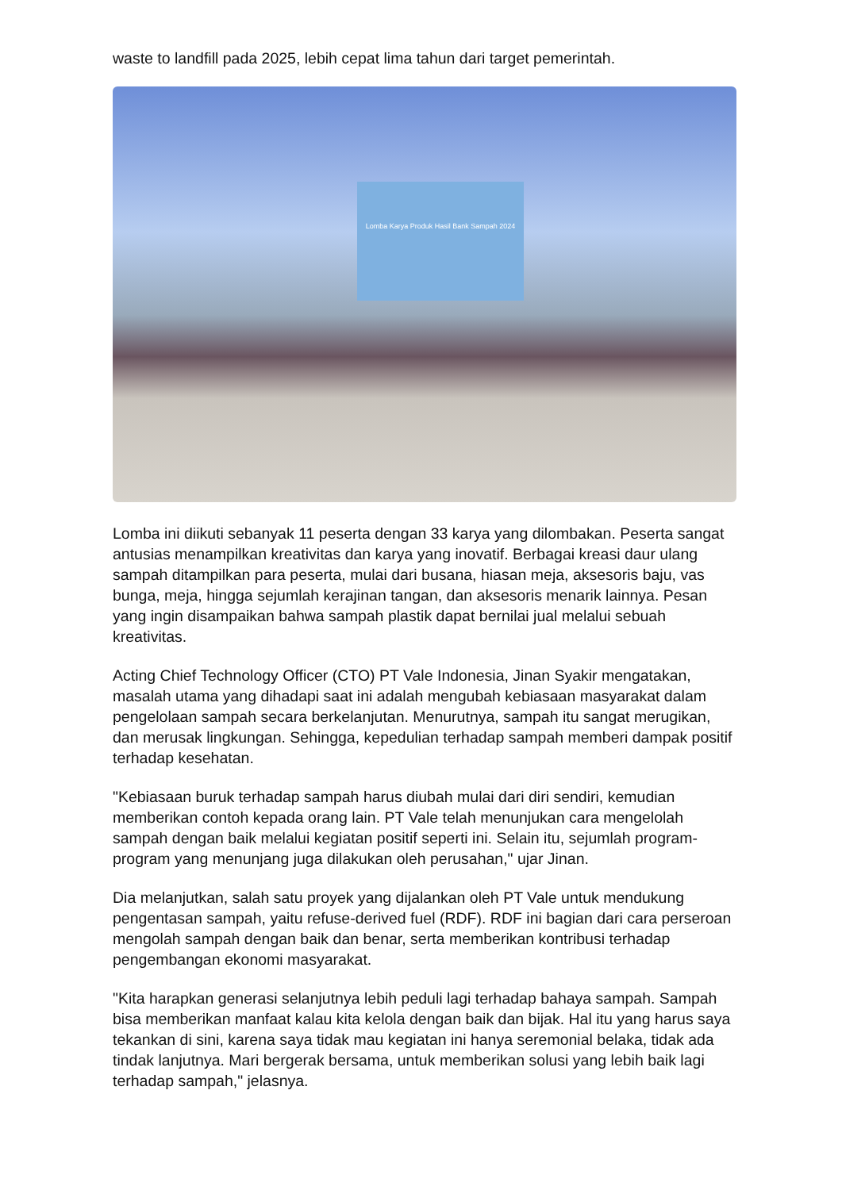waste to landfill pada 2025, lebih cepat lima tahun dari target pemerintah.
Lomba Karya Produk Hasil Bank Sampah 2024
Lomba ini diikuti sebanyak 11 peserta dengan 33 karya yang dilombakan. Peserta sangat antusias menampilkan kreativitas dan karya yang inovatif. Berbagai kreasi daur ulang sampah ditampilkan para peserta, mulai dari busana, hiasan meja, aksesoris baju, vas bunga, meja, hingga sejumlah kerajinan tangan, dan aksesoris menarik lainnya. Pesan yang ingin disampaikan bahwa sampah plastik dapat bernilai jual melalui sebuah kreativitas.
Acting Chief Technology Officer (CTO) PT Vale Indonesia, Jinan Syakir mengatakan, masalah utama yang dihadapi saat ini adalah mengubah kebiasaan masyarakat dalam pengelolaan sampah secara berkelanjutan. Menurutnya, sampah itu sangat merugikan, dan merusak lingkungan. Sehingga, kepedulian terhadap sampah memberi dampak positif terhadap kesehatan.
"Kebiasaan buruk terhadap sampah harus diubah mulai dari diri sendiri, kemudian memberikan contoh kepada orang lain. PT Vale telah menunjukan cara mengelolah sampah dengan baik melalui kegiatan positif seperti ini. Selain itu, sejumlah program-program yang menunjang juga dilakukan oleh perusahan," ujar Jinan.
Dia melanjutkan, salah satu proyek yang dijalankan oleh PT Vale untuk mendukung pengentasan sampah, yaitu refuse-derived fuel (RDF). RDF ini bagian dari cara perseroan mengolah sampah dengan baik dan benar, serta memberikan kontribusi terhadap pengembangan ekonomi masyarakat.
"Kita harapkan generasi selanjutnya lebih peduli lagi terhadap bahaya sampah. Sampah bisa memberikan manfaat kalau kita kelola dengan baik dan bijak. Hal itu yang harus saya tekankan di sini, karena saya tidak mau kegiatan ini hanya seremonial belaka, tidak ada tindak lanjutnya. Mari bergerak bersama, untuk memberikan solusi yang lebih baik lagi terhadap sampah," jelasnya.